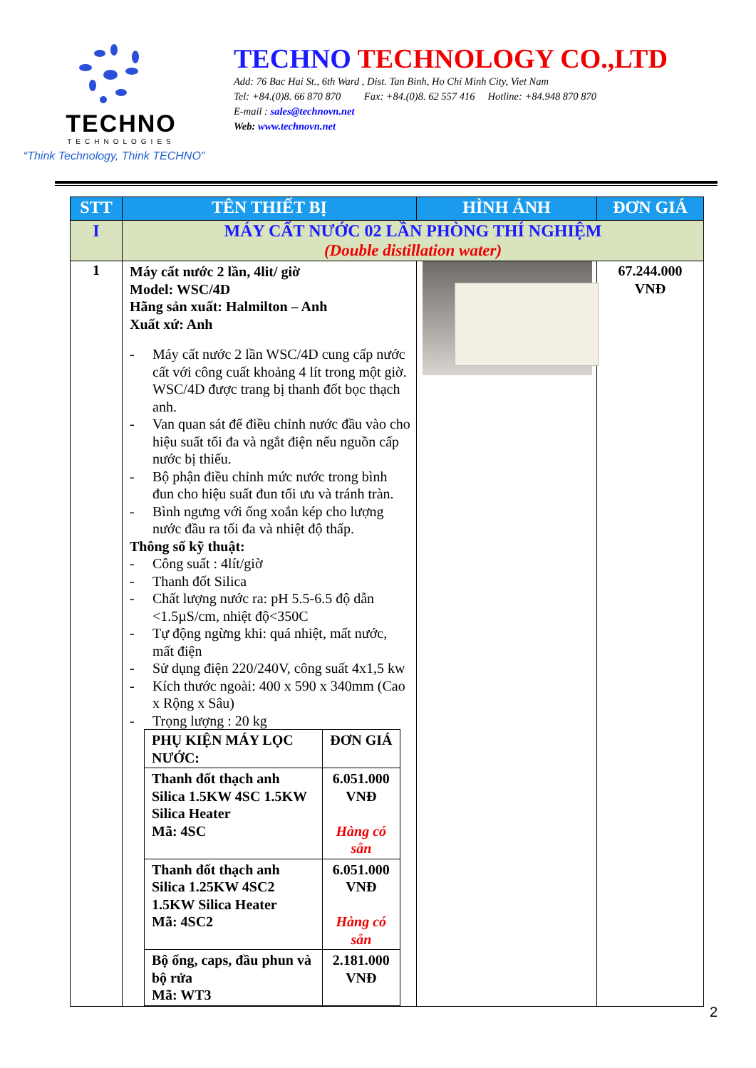TECHNO
TECHNOLOGIES
“Think Technology, Think TECHNO”
TECHNO TECHNOLOGY CO.,LTD
Add: 76 Bac Hai St., 6th Ward , Dist. Tan Binh, Ho Chi Minh City, Viet Nam
Tel: +84.(0)8. 66 870 870 Fax: +84.(0)8. 62 557 416 Hotline: +84.948 870 870
E-mail : sales@technovn.net
Web: www.technovn.net
| STT | TÊN THIẾT BỊ | HÌNH ẢNH | ĐƠN GIÁ |
| --- | --- | --- | --- |
| I | MÁY CẤT NƯỚC 02 LẦN PHÒNG THÍ NGHIỆM (Double distillation water) | | |
| 1 | Máy cất nước 2 lần, 4lit/ giờ Model: WSC/4D Hãng sản xuất: Halmilton – Anh Xuất xứ: Anh - Máy cất nước 2 lần WSC/4D cung cấp nước cất với công cuất khoảng 4 lít trong một giờ. WSC/4D được trang bị thanh đốt bọc thạch anh. - Van quan sát để điều chỉnh nước đầu vào cho hiệu suất tối đa và ngắt điện nếu nguồn cấp nước bị thiếu. - Bộ phận điều chỉnh mức nước trong bình đun cho hiệu suất đun tối ưu và tránh tràn. - Bình ngưng với ống xoắn kép cho lượng nước đầu ra tối đa và nhiệt độ thấp. Thông số kỹ thuật: - Công suất : 4lít/giờ - Thanh đốt Silica - Chất lượng nước ra: pH 5.5-6.5 độ dẫn <1.5µS/cm, nhiệt độ<350C - Tự động ngừng khi: quá nhiệt, mất nước, mất điện - Sử dụng điện 220/240V, công suất 4x1,5 kw - Kích thước ngoài: 400 x 590 x 340mm (Cao x Rộng x Sâu) - Trọng lượng : 20 kg / PHỤ KIỆN MÁY LỌC NƯỚC: / ĐƠN GIÁ / / Thanh đốt thạch anh Silica 1.5KW 4SC 1.5KW Silica Heater Mã: 4SC / 6.051.000 VNĐ Hàng có sẵn / / Thanh đốt thạch anh Silica 1.25KW 4SC2 1.5KW Silica Heater Mã: 4SC2 / 6.051.000 VNĐ Hàng có sẵn / / Bộ ống, caps, đầu phun và bộ rửa Mã: WT3 / 2.181.000 VNĐ / | | 67.244.000 VNĐ |
2